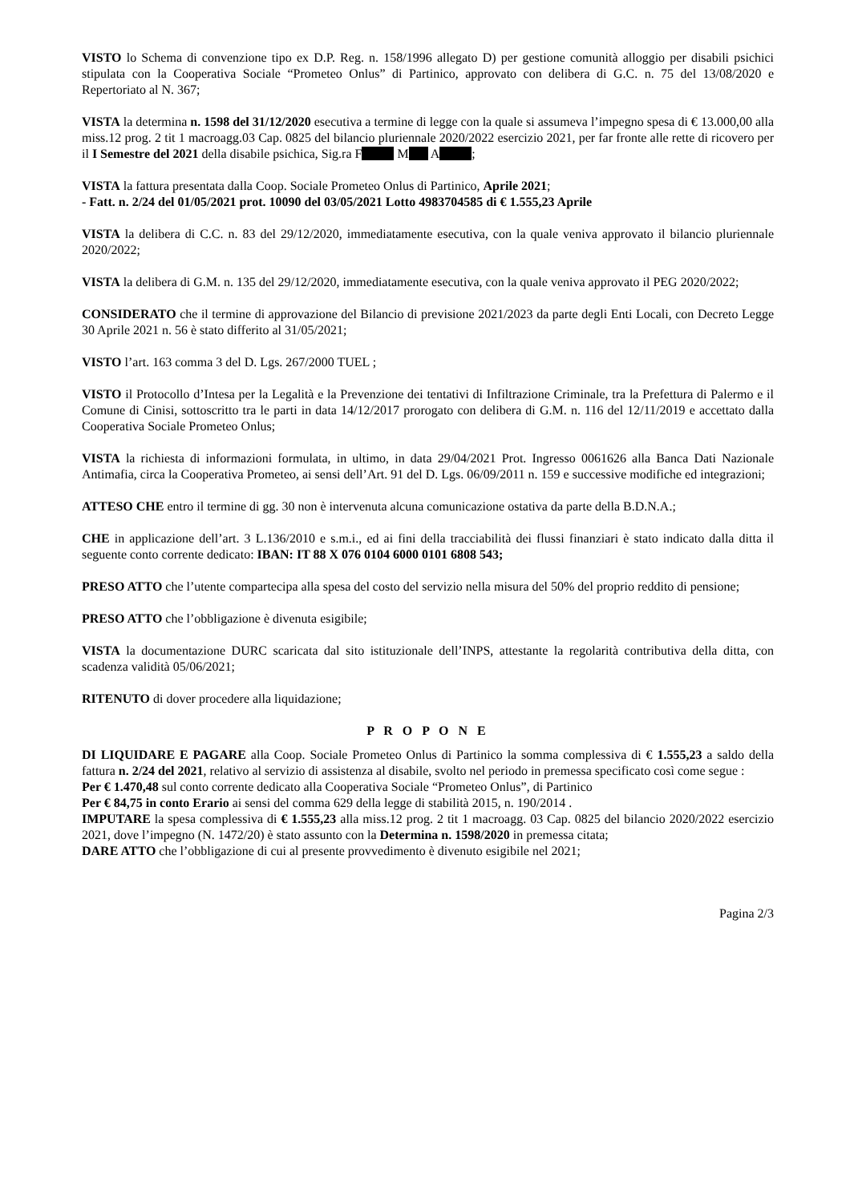VISTO lo Schema di convenzione tipo ex D.P. Reg. n. 158/1996 allegato D) per gestione comunità alloggio per disabili psichici stipulata con la Cooperativa Sociale “Prometeo Onlus” di Partinico, approvato con delibera di G.C. n. 75 del 13/08/2020 e Repertoriato al N. 367;
VISTA la determina n. 1598 del 31/12/2020 esecutiva a termine di legge con la quale si assumeva l’impegno spesa di € 13.000,00 alla miss.12 prog. 2 tit 1 macroagg.03 Cap. 0825 del bilancio pluriennale 2020/2022 esercizio 2021, per far fronte alle rette di ricovero per il I Semestre del 2021 della disabile psichica, Sig.ra F M A ;
VISTA la fattura presentata dalla Coop. Sociale Prometeo Onlus di Partinico, Aprile 2021;
- Fatt. n. 2/24 del 01/05/2021 prot. 10090 del 03/05/2021 Lotto 4983704585 di € 1.555,23 Aprile
VISTA la delibera di C.C. n. 83 del 29/12/2020, immediatamente esecutiva, con la quale veniva approvato il bilancio pluriennale 2020/2022;
VISTA la delibera di G.M. n. 135 del 29/12/2020, immediatamente esecutiva, con la quale veniva approvato il PEG 2020/2022;
CONSIDERATO che il termine di approvazione del Bilancio di previsione 2021/2023 da parte degli Enti Locali, con Decreto Legge 30 Aprile 2021 n. 56 è stato differito al 31/05/2021;
VISTO l’art. 163 comma 3 del D. Lgs. 267/2000 TUEL ;
VISTO il Protocollo d’Intesa per la Legalità e la Prevenzione dei tentativi di Infiltrazione Criminale, tra la Prefettura di Palermo e il Comune di Cinisi, sottoscritto tra le parti in data 14/12/2017 prorogato con delibera di G.M. n. 116 del 12/11/2019 e accettato dalla Cooperativa Sociale Prometeo Onlus;
VISTA la richiesta di informazioni formulata, in ultimo, in data 29/04/2021 Prot. Ingresso 0061626 alla Banca Dati Nazionale Antimafia, circa la Cooperativa Prometeo, ai sensi dell’Art. 91 del D. Lgs. 06/09/2011 n. 159 e successive modifiche ed integrazioni;
ATTESO CHE entro il termine di gg. 30 non è intervenuta alcuna comunicazione ostativa da parte della B.D.N.A.;
CHE in applicazione dell’art. 3 L.136/2010 e s.m.i., ed ai fini della tracciabilità dei flussi finanziari è stato indicato dalla ditta il seguente conto corrente dedicato: IBAN: IT 88 X 076 0104 6000 0101 6808 543;
PRESO ATTO che l’utente compartecipa alla spesa del costo del servizio nella misura del 50% del proprio reddito di pensione;
PRESO ATTO che l’obbligazione è divenuta esigibile;
VISTA la documentazione DURC scaricata dal sito istituzionale dell’INPS, attestante la regolarità contributiva della ditta, con scadenza validità 05/06/2021;
RITENUTO di dover procedere alla liquidazione;
P R O P O N E
DI LIQUIDARE E PAGARE alla Coop. Sociale Prometeo Onlus di Partinico la somma complessiva di € 1.555,23 a saldo della fattura n. 2/24 del 2021, relativo al servizio di assistenza al disabile, svolto nel periodo in premessa specificato così come segue :
Per € 1.470,48 sul conto corrente dedicato alla Cooperativa Sociale “Prometeo Onlus”, di Partinico
Per € 84,75 in conto Erario ai sensi del comma 629 della legge di stabilità 2015, n. 190/2014 .
IMPUTARE la spesa complessiva di € 1.555,23 alla miss.12 prog. 2 tit 1 macroagg. 03 Cap. 0825 del bilancio 2020/2022 esercizio 2021, dove l’impegno (N. 1472/20) è stato assunto con la Determina n. 1598/2020 in premessa citata;
DARE ATTO che l’obbligazione di cui al presente provvedimento è divenuto esigibile nel 2021;
Pagina 2/3